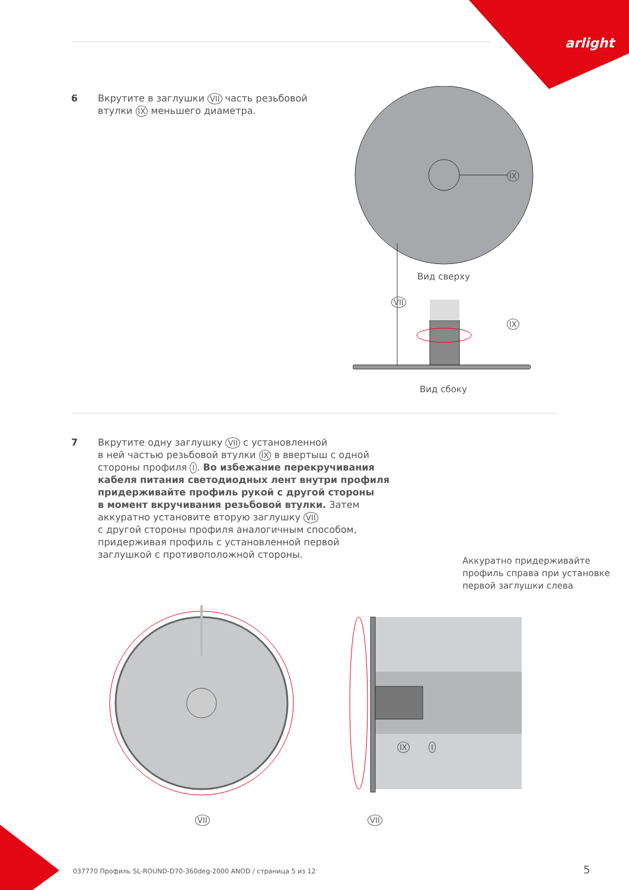arlight
6 Вкрутите в заглушки VII часть резьбовой
втулки IX меньшего диаметра.
IX
Вид сверху
VII
IX
Вид сбоку
7 Вкрутите одну заглушку VII с установленной
в ней частью резьбовой втулки IX в ввертыш с одной
стороны профиля I. Во избежание перекручивания
кабеля питания светодиодных лент внутри профиля
придерживайте профиль рукой с другой стороны
в момент вкручивания резьбовой втулки. Затем
аккуратно установите вторую заглушку VII
с другой стороны профиля аналогичным способом,
придерживая профиль с установленной первой
заглушкой с противоположной стороны.
Аккуратно придерживайте
профиль справа при установке
первой заглушки слева
IX I
VII VII
037770 Профиль SL-ROUND-D70-360deg-2000 ANOD / страница 5 из 12
5